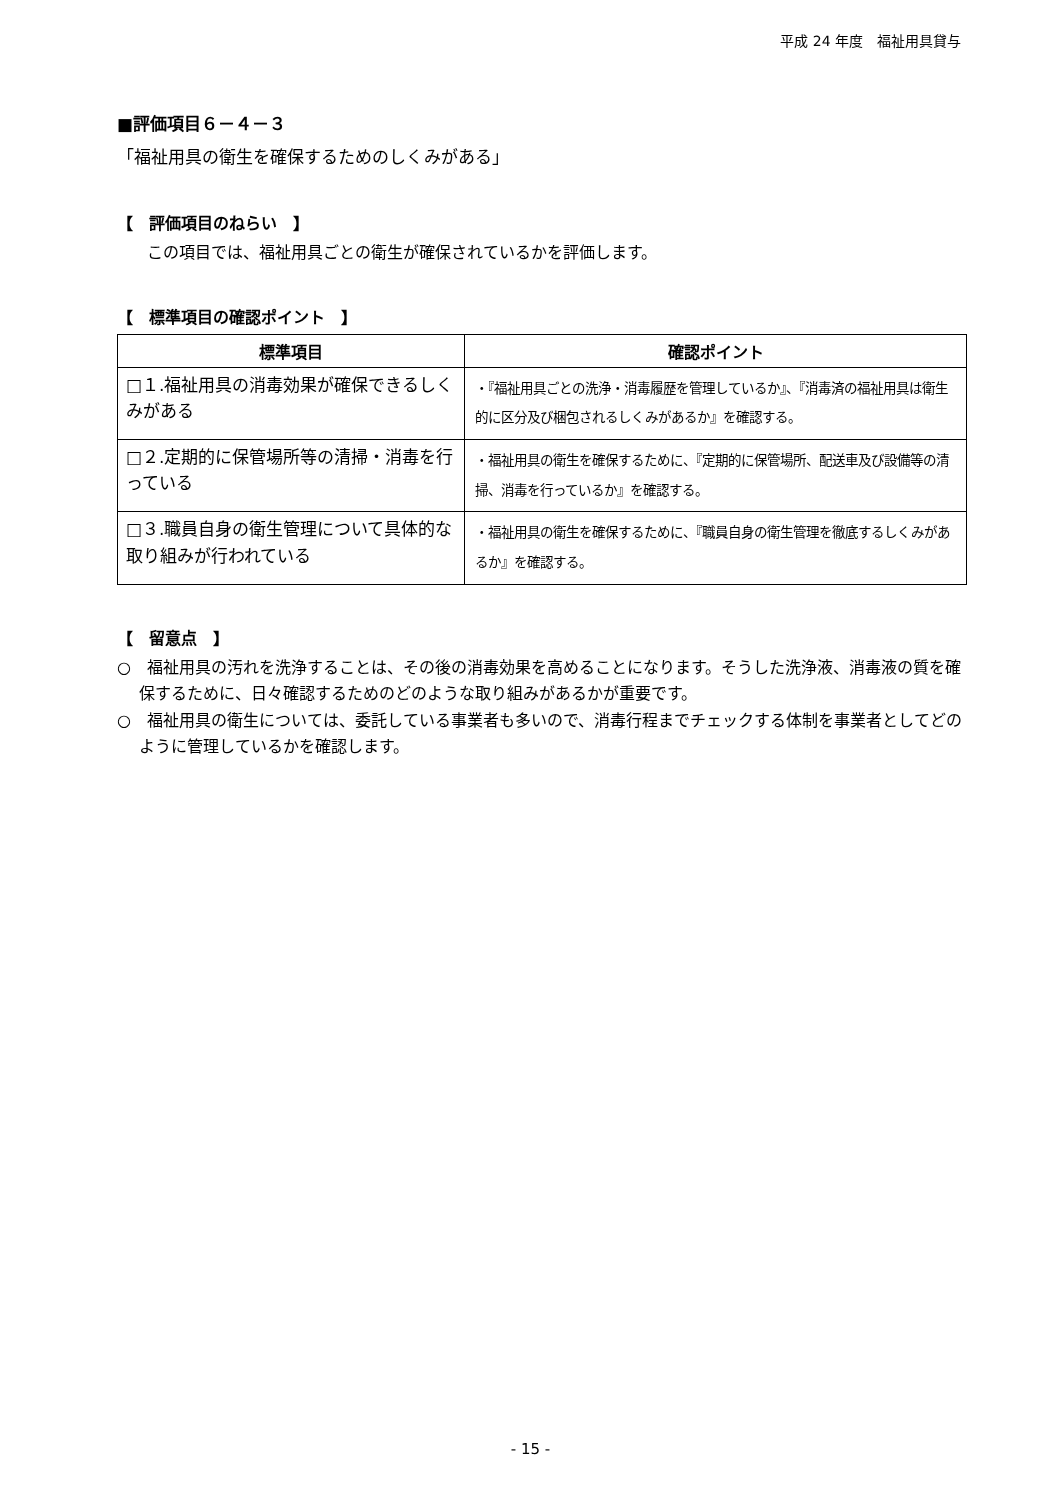平成 24 年度　福祉用具貸与
■評価項目６－４－３
「福祉用具の衛生を確保するためのしくみがある」
【　評価項目のねらい　】
この項目では、福祉用具ごとの衛生が確保されているかを評価します。
【　標準項目の確認ポイント　】
| 標準項目 | 確認ポイント |
| --- | --- |
| □１.福祉用具の消毒効果が確保できるしくみがある | ・『福祉用具ごとの洗浄・消毒履歴を管理しているか』、『消毒済の福祉用具は衛生的に区分及び梱包されるしくみがあるか』を確認する。 |
| □２.定期的に保管場所等の清掃・消毒を行っている | ・福祉用具の衛生を確保するために、『定期的に保管場所、配送車及び設備等の清掃、消毒を行っているか』を確認する。 |
| □３.職員自身の衛生管理について具体的な取り組みが行われている | ・福祉用具の衛生を確保するために、『職員自身の衛生管理を徹底するしくみがあるか』を確認する。 |
【　留意点　】
○　福祉用具の汚れを洗浄することは、その後の消毒効果を高めることになります。そうした洗浄液、消毒液の質を確保するために、日々確認するためのどのような取り組みがあるかが重要です。
○　福祉用具の衛生については、委託している事業者も多いので、消毒行程までチェックする体制を事業者としてどのように管理しているかを確認します。
- 15 -